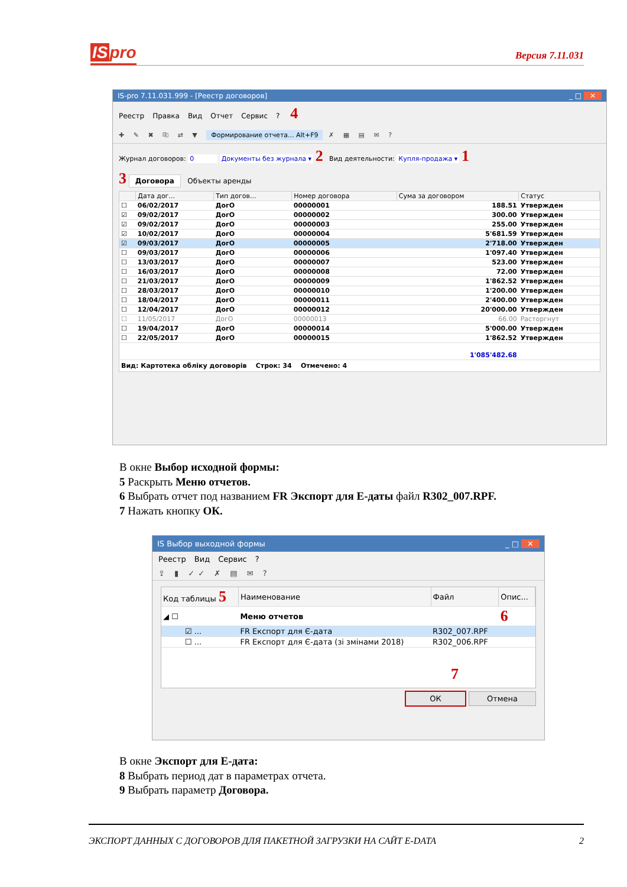IS pro
Версия 7.11.031
IS-pro 7.11.031.999 - [Реестр договоров] _ □ ✕
Реестр Правка Вид Отчет Сервис? 4
✚ ✎ ✖ ⎘ ⇄ ▼ Формирование отчета... Alt+F9 ✗ ▦ ▤ ✉ ?
Журнал договоров: 0 Документы без журнала ▾ 2 Вид деятельности: Купля-продажа ▾ 1
3 Договора Объекты аренды
| | Дата дог... | Тип догов... | Номер договора | Сума за договором | Статус |
| --- | --- | --- | --- | --- | --- |
| ☐ | 06/02/2017 | ДогО | 00000001 | 188.51 | Утвержден |
| ☑ | 09/02/2017 | ДогО | 00000002 | 300.00 | Утвержден |
| ☑ | 09/02/2017 | ДогО | 00000003 | 255.00 | Утвержден |
| ☑ | 10/02/2017 | ДогО | 00000004 | 5'681.59 | Утвержден |
| ☑ | 09/03/2017 | ДогО | 00000005 | 2'718.00 | Утвержден |
| ☐ | 09/03/2017 | ДогО | 00000006 | 1'097.40 | Утвержден |
| ☐ | 13/03/2017 | ДогО | 00000007 | 523.00 | Утвержден |
| ☐ | 16/03/2017 | ДогО | 00000008 | 72.00 | Утвержден |
| ☐ | 21/03/2017 | ДогО | 00000009 | 1'862.52 | Утвержден |
| ☐ | 28/03/2017 | ДогО | 00000010 | 1'200.00 | Утвержден |
| ☐ | 18/04/2017 | ДогО | 00000011 | 2'400.00 | Утвержден |
| ☐ | 12/04/2017 | ДогО | 00000012 | 20'000.00 | Утвержден |
| ☐ | 11/05/2017 | ДогО | 00000013 | 66.00 | Расторгнут |
| ☐ | 19/04/2017 | ДогО | 00000014 | 5'000.00 | Утвержден |
| ☐ | 22/05/2017 | ДогО | 00000015 | 1'862.52 | Утвержден |
| 1'085'482.68 | | | | | |
Вид: Картотека обліку договорів Строк: 34 Отмечено: 4
В окне Выбор исходной формы:
5 Раскрыть Меню отчетов.
6 Выбрать отчет под названием FR Экспорт для Е-даты файл R302_007.RPF.
7 Нажать кнопку ОК.
IS Выбор выходной формы _ □ ✕
Реестр Вид Сервис?
⇪ ▮ ✓✓ ✗ ▤ ✉ ?
| Код таблицы 5 | Наименование | Файл | Опис... |
| --- | --- | --- | --- |
| ◢ ☐ | Меню отчетов | | 6 |
| ☑ ... | FR Експорт для Є-дата | R302_007.RPF | |
| ☐ ... | FR Експорт для Є-дата (зі змінами 2018) | R302_006.RPF | |
7
ОК Отмена
В окне Экспорт для Е-дата:
8 Выбрать период дат в параметрах отчета.
9 Выбрать параметр Договора.
ЭКСПОРТ ДАННЫХ С ДОГОВОРОВ ДЛЯ ПАКЕТНОЙ ЗАГРУЗКИ НА САЙТ E-DATA 2